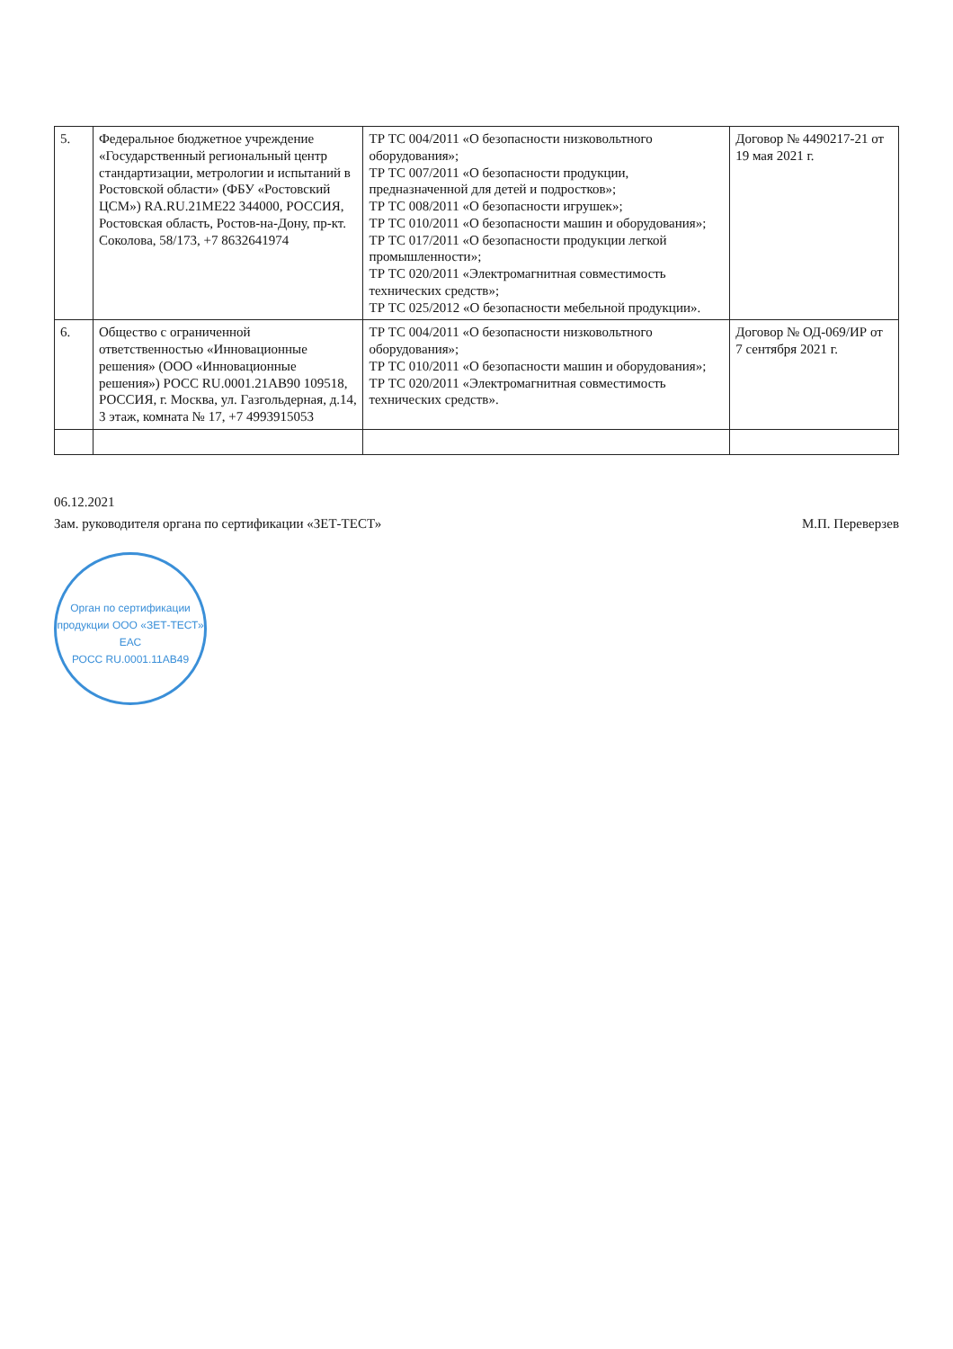| 5. | Федеральное бюджетное учреждение «Государственный региональный центр стандартизации, метрологии и испытаний в Ростовской области» (ФБУ «Ростовский ЦСМ») RA.RU.21МЕ22 344000, РОССИЯ, Ростовская область, Ростов-на-Дону, пр-кт. Соколова, 58/173, +7 8632641974 | ТР ТС 004/2011 «О безопасности низковольтного оборудования»; ТР ТС 007/2011 «О безопасности продукции, предназначенной для детей и подростков»; ТР ТС 008/2011 «О безопасности игрушек»; ТР ТС 010/2011 «О безопасности машин и оборудования»; ТР ТС 017/2011 «О безопасности продукции легкой промышленности»; ТР ТС 020/2011 «Электромагнитная совместимость технических средств»; ТР ТС 025/2012 «О безопасности мебельной продукции». | Договор № 4490217-21 от 19 мая 2021 г. |
| 6. | Общество с ограниченной ответственностью «Инновационные решения» (ООО «Инновационные решения») РОСС RU.0001.21АВ90 109518, РОССИЯ, г. Москва, ул. Газгольдерная, д.14, 3 этаж, комната № 17, +7 4993915053 | ТР ТС 004/2011 «О безопасности низковольтного оборудования»; ТР ТС 010/2011 «О безопасности машин и оборудования»; ТР ТС 020/2011 «Электромагнитная совместимость технических средств». | Договор № ОД-069/ИР от 7 сентября 2021 г. |
06.12.2021
Зам. руководителя органа по сертификации «ЗЕТ-ТЕСТ» М.П. Переверзев
Орган по сертификации продукции ООО «ЗЕТ-ТЕСТ»
ЕАС
РОСС RU.0001.11АВ49